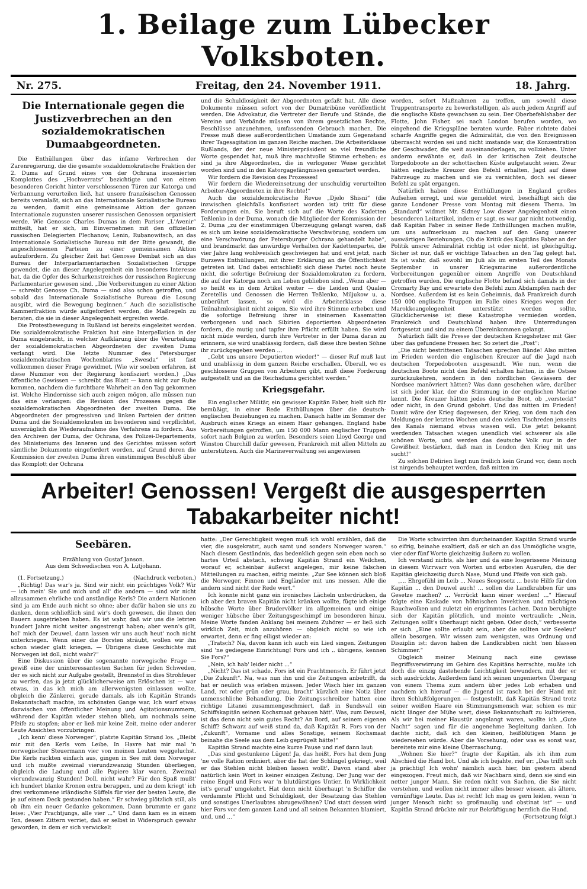1. Beilage zum Lübecker Volksboten.
Nr. 275. Freitag, den 24. November 1911. 18. Jahrg.
Die Internationale gegen die Justizverbrechen an den sozialdemokratischen Dumaabgeordneten.
Die Enthüllungen über das infame Verbrechen der Zarenregierung, die die gesamte sozialdemokratische Fraktion der 2. Duma auf Grund eines von der Ochrana inszenierten Komplottes des „Hochverrats“ bezichtigte und von einem besonderen Gericht hinter verschlossenen Türen zur Katorga und Verbannung verurteilen ließ, hat unsere französischen Genossen bereits veranlaßt, sich an das Internationale Sozialistische Bureau zu wenden, damit eine gemeinsame Aktion der ganzen Internationale zugunsten unserer russischen Genossen organisiert werde. Wie Genosse Charles Dumas in dem Pariser „L'Avenir“ mitteilt, hat er sich, im Einvernehmen mit den offiziellen russischen Delegierten Plechanow, Lenin, Rubanowitsch, an das Internationale Sozialistische Bureau mit der Bitte gewandt, die angeschlossenen Parteien zu einer gemeinsamen Aktion aufzufordern. Zu gleicher Zeit hat Genosse Dembat sich an das Bureau der Interparlamentarischen Sozialistischen Gruppe gewendet, die an dieser Angelegenheit ein besonderes Interesse hat, da die Opfer des Schurkenstreiches der russischen Regierung Parlamentarier gewesen sind. „Die Vorbereitungen zu einer Aktion — schreibt Genosse Ch. Duma — sind also schon getroffen, und sobald das Internationale Sozialistische Bureau die Losung ausgibt, wird die Bewegung beginnen.“ Auch die sozialistische Kammerfraktion würde aufgefordert werden, die Maßregeln zu beraten, die sie in dieser Angelegenheit ergreifen werde.
Die Protestbewegung in Rußland ist bereits eingeleitet worden. Die sozialdemokratische Fraktion hat eine Interpellation in der Duma eingebracht, in welcher Aufklärung über die Verurteilung der sozialdemokratischen Abgeordneten der zweiten Duma verlangt wird. Die letzte Nummer des Petersburger sozialdemokratischen Wochenblattes „Swesda“ ist fast vollkommen dieser Frage gewidmet. (Wie wir soeben erfahren, ist diese Nummer von der Regierung konfisziert worden.) „Das öffentliche Gewissen — schreibt das Blatt — kann nicht zur Ruhe kommen, nachdem die furchtbare Wahrheit an den Tag gekommen ist. Welche Hindernisse sich auch zeigen mögen, alle müssen nun das eine verlangen: die Revision des Prozesses gegen die sozialdemokratischen Abgeordneten der zweiten Duma. Die Abgeordneten der progressiven und linken Parteien der dritten Duma und die Sozialdemokraten im besonderen sind verpflichtet, unverzüglich die Wiederaufnahme des Verfahrens zu fordern. Aus den Archiven der Duma, der Ochrana, des Polizei-Departements, des Ministeriums des Inneren und des Gerichtes müssen sofort sämtliche Dokumente eingefordert werden, auf Grund deren die Kommission der zweiten Duma ihren einstimmigen Beschluß über das Komplott der Ochrana
und die Schuldlosigkeit der Abgeordneten gefaßt hat. Alle diese Dokumente müssen sofort von der Dumatribüne veröffentlicht werden. Die Advokatur, die Vertreter der Berufe und Stände, die Vereine und Verbände müssen von ihrem gesetzlichen Rechte, Beschlüsse anzunehmen, umfassenden Gebrauch machen. Die Presse muß diese außerordentlichen Umstände zum Gegenstand ihrer Tagesagitation im ganzen Reiche machen. Die Arbeiterklasse Rußlands, der der neue Ministerpräsident so viel freundliche Worte gespendet hat, muß ihre machtvolle Stimme erheben: es sind ja ihre Abgeordneten, die in verlogener Weise gerichtet worden sind und in den Katorgagefängnissen gemartert werden.
Wir fordern die Revision des Prozesses!
Wir fordern die Wiedereinsetzung der unschuldig verurteilten Arbeiter-Abgeordneten in ihre Rechte!“
Auch die sozialdemokratische Revue „Djelo Shisni“ (die inzwischen gleichfalls konfisziert worden ist) tritt für diese Forderungen ein. Sie beruft sich auf die Worte des Kadetten Teßlenko in der Duma, wonach die Mitglieder der Kommission der 2. Duma „zu der einstimmigen Überzeugung gelangt waren, daß es sich um keine sozialdemokratische Verschwörung, sondern um eine Verschwörung der Petersburger Ochrana gehandelt habe“, und brandmarkt das unwürdige Verhalten der Kadettenpartei, die vier Jahre lang wohlweislich geschwiegen hat und erst jetzt, nach Burzews Enthüllungen, mit ihrer Erklärung an die Öffentlichkeit getreten ist. Und dabei entschließt sich diese Partei noch heute nicht, die sofortige Befreiung der Sozialdemokraten zu fordern, die auf der Katorga noch am Leben geblieben sind. „Wenn aber — so heißt es in dem Artikel weiter — die Leiden und Qualen Zeretellis und Genossen die Herren Teßlenko, Miljukow u. a. unberührt lassen, so wird die Arbeiterklasse diese Teilnahmlosigkeit nicht zeigen. Sie wird ihre Stimme erheben und die sofortige Befreiung ihrer in steinernen Kasematten verborgenen und nach Sibirien deportierten Abgeordneten fordern, die mutig und tapfer ihre Pflicht erfüllt haben. Sie wird nicht müde werden, durch ihre Vertreter in der Duma daran zu erinnern, sie wird unablässig fordern, daß diese ihre besten Söhne ihr zurückgegeben werden ...
„Gebt uns unsere Deputierten wieder!“ — dieser Ruf muß laut und unablässig in dem ganzen Reiche erschallen. Überall, wo es geschlossene Gruppen von Arbeitern gibt, muß diese Forderung aufgestellt und an die Reichsduma gerichtet werden.“
Kriegsgefahr.
Ein englischer Militär, ein gewisser Kapitän Faber, hielt sich für bemüßigt, in einer Rede Enthüllungen über die deutsch-englischen Beziehungen zu machen. Danach hätte im Sommer der Ausbruch eines Kriegs an einem Haar gehangen. England habe Vorbereitungen getroffen, um 150 000 Mann englischer Truppen sofort nach Belgien zu werfen. Besonders seien Lloyd George und Winston Churchill dafür gewesen, Frankreich mit allen Mitteln zu unterstützen. Auch die Marineverwaltung sei angewiesen
worden, sofort Maßnahmen zu treffen, um sowohl diese Truppentransporte zu bewerkstelligen, als auch jedem Angriff auf die englische Küste gewachsen zu sein. Der Oberbefehlshaber der Flotte, John Fisher, sei nach London berufen worden, wo eingehend die Kriegspläne beraten wurde. Faber richtete dabei scharfe Angriffe gegen die Admiralität, die von den Ereignissen überrascht worden sei und nicht imstande war, die Konzentration der Geschwader, die weit auseinanderlagen, zu vollziehen. Unter anderm erwähnte er, daß in der kritischen Zeit deutsche Torpedoboote an der schottischen Küste aufgetaucht seien. Zwar hätten englische Kreuzer den Befehl erhalten, Jagd auf diese Fahrzeuge zu machen und sie zu vernichten, doch sei dieser Befehl zu spät ergangen.
Natürlich haben diese Enthüllungen in England großes Aufsehen erregt, und wie gemeldet wird, beschäftigt sich die ganze Londoner Presse vom Montag mit diesem Thema. Im „Standard“ widmet Mr. Sidney Low dieser Angelegenheit einen besonderen Leitartikel, indem er sagt, es war gar nicht notwendig, daß Kapitän Faber in seiner Rede Enthüllungen machen mußte, um uns aufmerksam zu machen auf den Gang unserer auswärtigen Beziehungen. Ob die Kritik des Kapitäns Faber an der Politik unsrer Admiralität richtig ist oder nicht, ist gleichgültig. Sicher ist nur, daß er wichtige Tatsachen an den Tag gelegt hat. Es ist wahr, daß sowohl im Juli als im ersten Teil des Monats September in unsrer Kriegsmarine außerordentliche Vorbereitungen gegenüber einem Angriffe von Deutschland getroffen wurden. Die englische Flotte befand sich damals in der Cromarty Bay und erwartete den Befehl zum Abdampfen nach der Nordsee. Außerdem ist es kein Geheimnis, daß Frankreich durch 150 000 englische Truppen im Falle eines Krieges wegen der Marokkoangelegenheit unterstützt werden sollte. Glücklicherweise ist diese Katastrophe vermieden worden. Frankreich und Deutschland haben ihre Unterredungen fortgesetzt und sind zu einem Übereinkommen gelangt.
Natürlich fällt die Presse der deutschen Kriegshetzer mit Gier über das gefundene Fressen her. So zetert die „Post“:
„Die nicht bestrittenen Tatsachen sprechen Bände! Also mitten im Frieden werden die englischen Kreuzer auf die Jagd nach deutschen Torpedobooten ausgesandt. Wie nun, wenn die deutschen Boote nicht den Befehl erhalten hätten, in die Ostsee zurückzukehren, sondern in den nördlichen Gewässern der Nordsee manövriert hätten? Was dann geschehen wäre, darüber ist sich jeder klar, der die Stimmung in der englischen Marine kennt. Die Kreuzer hätten jedes deutsche Boot, ob „versteckt“ oder nicht, in den Grund gebohrt. Und das mitten im Frieden! Damit wäre der Krieg dagewesen, der Krieg, von dem nach den Meldungen der letzten Wochen und den vielen Tischreden jenseits des Kanals niemand etwas wissen will. Die jetzt bekannt werdenden Tatsachen wiegen unendlich viel schwerer als alle schönen Worte, und werden das deutsche Volk nur in der Gewißheit bestärken, daß man in London den Krieg mit uns sucht!“
Zu solchen Delirien liegt nun freilich kein Grund vor, denn noch ist nirgends behauptet worden, daß mitten im
Arbeiter! Genossen! Vergeßt die ausgesperrten Tabakarbeiter nicht!
Seebären.
Erzählung von Gustaf Janson.
Aus dem Schwedischen von A. Lütjohann.
(1. Fortsetzung.) (Nachdruck verboten.)
„Richtig! Das war's ja. Sind wir nicht ein prächtiges Volk? Wir — ich mein' Sie und mich und all' die andern — sind wir nicht allzusammen ehrliche und anständige Kerls? Die andern Nationen sind ja am Ende auch nicht so ohne; aber dafür haben sie uns zu danken, denn schließlich sind wir's doch gewesen, die ihnen den Bauern ausgetrieben haben. Es ist wahr, daß wir uns die letzten hundert Jahre nicht weiter angestrengt haben; aber wenn's gilt, hol' mich der Deuwel, dann lassen wir uns auch heut' noch nicht unterkriegen. Wenn einer die Borsten sträubt, wollen wir ihn schon wieder glatt kriegen. — Übrigens diese Geschichte mit Norwegen ist doll, nicht wahr?“
Eine Diskussion über die sogenannte norwegische Frage — gewiß eine der uninteressantesten Sachen für jeden Schweden, der es sich nicht zur Aufgabe gestellt, Brennstof in dies Strohfeuer zu werfen, das ja jetzt glücklicherweise am Erlöschen ist — war etwas, in das ich mich am allerwenigsten einlassen wollte, obgleich die Zänkerei, gerade damals, als ich Kapitän Strands Bekanntschaft machte, im schönsten Gange war. Ich warf etwas dazwischen von öffentlicher Meinung und Agitationsnummern, während der Kapitän wieder stehen blieb, um nochmals seine Pfeife zu stopfen; aber er ließ mir keine Zeit, meine oder anderer Leute Ansichten vorzubringen.
„Ich kenn' diese Norweger“, platzte Kapitän Strand los. „Bleibt mir mit den Kerls vom Leibe. In Havre hat mir mal 'n norwegischer Steuermann vier von meinen Leuten weggeluchst. Die Kerls rackten einfach aus, gingen in See mit dem Norweger und ich mußte zweimal vierundzwanzig Stunden überliegen, obgleich die Ladung und alle Papiere klar waren. Zweimal vierundzwanzig Stunden! Doll, nicht wahr? Für den Spaß mußt' ich hundert blanke Kronen extra berappen, und zu dem kriegt' ich drei verkommene irländische Süffels für vier der besten Leute, die je auf einem Deck gestanden haben.“ Er schwieg plötzlich still, als ob ihm ein neuer Gedanke gekommen. Dann brummte er ganz leise: „Vier Prachtjungs, alle vier ...“ Und dann kam es in einem Ton, dessen Zittern verriet, daß er selbst in Widerspruch gewahr geworden, in dem er sich verwickelt
hatte: „Der Gerechtigkeit wegen muß ich wohl erzählen, daß die vier, die ausgekratzt, auch samt und sonders Norweger waren.“ Nach diesem Geständnis, das bedenklich gegen sein eben noch so hartes Urteil abstach, schwieg Kapitän Strand ein Weilchen, worauf er, scheinbar äußerst angelegen, mir keine falschen Mitteilungen zu machen, eifrig meinte: „Zur See können sich bloß die Norweger, Finnen und Engländer mit uns messen. Alle die andern sind nicht der Rede wert.“
Ich konnte nicht ganz ein ironisches Lächeln unterdrücken, da ich aber den braven Kapitän nicht kränken wollte, fügte ich einige hübsche Worte über Brudervölker im allgemeinen und einige weniger hübsche über Zeitungsgeschimpf im besonderen hinzu. Meine Worte fanden Anklang bei meinem Zuhörer — er ließ sich wirklich Zeit, mich anzuhören — obgleich nicht so wie ich erwartet, denn er fing eiligst wieder an:
„Tratsch? Na, davon kann ich auch ein Lied singen. Zeitungen sind 'ne gediegene Einrichtung! Fors und ich .. übrigens, kennen Sie Fors?“
„Nein, ich hab' leider nicht ...“
„Nicht? Das ist schade. Fors ist ein Prachtmensch. Er führt jetzt „Die Zukunft“. Na, was nun ihn und die Zeitungen anbetrifft, da hat er neulich was erleben müssen. Jeder Wisch hier im ganzen Land, rot oder grün oder grau, bracht' kürzlich eine Notiz über unmenschliche Behandlung. Die Zeitungsschreiber hatten eine richtige Litanei zusammengeschmiert, daß in Sundsvall ein Schiffskapitän seinen Kochsmaat gehauen hätt'. Was, zum Deuwel, ist das denn nicht sein gutes Recht? An Bord, auf seinem eigenen Schiff? Schwarz auf weiß stand da, daß Kapitän R. Fors von der „Zukunft“, Vorname und alles Sonstige, seinem Kochsmaat beinahe die Seele aus dem Leib geprügelt hätte!“
Kapitän Strand machte eine kurze Pause und rief dann laut:
„Das sind gestunkene Lügen! Ja, das heißt, Fors hat dem Jung 'ne volle Ration ordiniert, aber die hat der Schlingel gekriegt, weil er das Stehlen nicht bleiben lassen wollt'. Davon stand aber natürlich kein Wort in keiner einzigen Zeitung. Der Jung war der reine Engel und Fors war 'n blutdürstiges Untier. In Wirklichkeit ist's gerad' umgekehrt. Hat denn nicht überhaupt 'n Schiffer die verdammte Pflicht und Schuldigkeit, der Besatzung das Stehlen und sonstiges Unerlaubtes abzugewöhnen? Und statt dessen wird hier Fors vor dem ganzen Land und all seinen Bekannten blamiert, und, und ...“
Die Worte schwirrten ihm durcheinander. Kapitän Strand wurde so eifrig, beinahe exaltiert, daß er sich an das Unmögliche wagte, vier oder fünf Worte gleichzeitig äußern zu wollen.
Ich verstand nichts, als hier und da eine losgerissene Meinung in diesem Wirrwarr von Worten und erbosten Ausrufen, die der Kapitän gleichzeitig durch Nase, Mund und Pfeife von sich gab.
„... Ehrgefühl im Leib ... Neues Seegesetz ... beste Hilfe für den Kapitän ... den Deuwel auch! ... sollen die Landkrabben für uns Gesetze machen? ... Verrückt kann einer werden! ...“ Hierauf folgte eine Kaskade von höhnischen Invektiven und mächtigen Rauchwolken und zuletzt ein ergrimmtes Lachen. Dann beruhigte sich der Kapitän plötzlich, und meinte vertraulich: „Nein, Zeitungen sollt's überhaupt nicht geben. Oder doch,“ verbesserte er sich. „Eine sollte erlaubt sein, aber die sollten wir Seeleut' allein besorgen. Wir wissen zum wenigsten, was Ordnung und Disziplin ist: davon haben die Landkrabben nicht 'nen blassen Schimmer.“
Obgleich meiner Meinung nach eine gewisse Begriffsverwirrung im Gehirn des Kapitäns herrschte, mußte ich doch die einzig dastehende Leichtigkeit bewundern, mit der er sich ausdrückte. Außerdem fand ich seinen ungenierten Übergang von einem Thema zum andern über jedes Lob erhaben und nachdem ich hierauf — die Jugend ist rasch bei der Hand mit ihren Schlußfolgerungen — festgestellt, daß Kapitän Strand trotz seiner weißen Haare ein Stimmungsmensch war, schien es mir nicht länger der Mühe wert, diese Bekanntschaft zu kultivieren. Als wir bei meiner Haustür angelangt waren, wollte ich „Gute Nacht“ sagen und für die angenehme Begleitung danken. Ich dachte nicht, daß ich den kleinen, heißblütigen Mann je wiedersehen würde. Aber die Vorsehung, oder was es sonst war, bereitete mir eine kleine Überraschung.
„Wohnen Sie hier?“ fragte der Kapitän, als ich ihm zum Abschied die Hand bot. Und als ich bejahte, rief er: „Das trifft sich ja prächtig! Ich wohn' nämlich auch hier, bin gestern abend eingezogen. Freut mich, daß wir Nachbarn sind, denn sie sind ein netter junger Mann. Sie reden nicht von Sachen, die Sie nicht verstehen, und wollen nicht immer alles besser wissen, als ältere, vernünftige Leute. Das ist recht! Ich mag es gern leiden, wenn 'n junger Mensch nicht so großmaulig und obstinat ist“ — und Kapitän Strand drückte mir zur Bekräftigung herzlich die Hand.
(Fortsetzung folgt.)